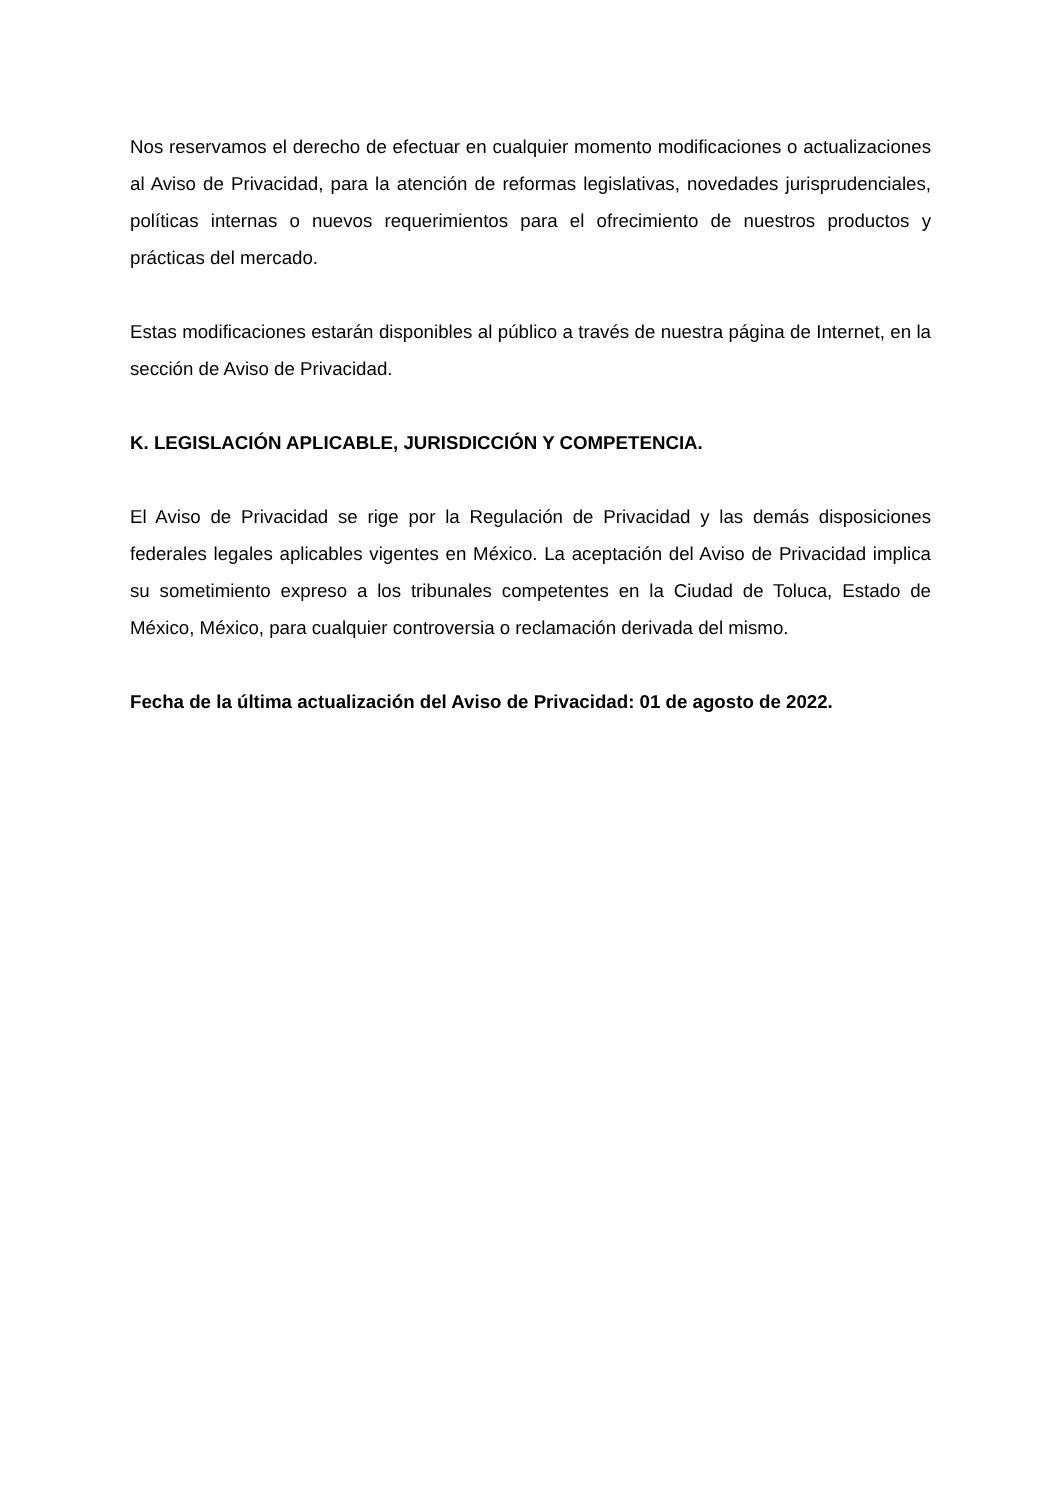Nos reservamos el derecho de efectuar en cualquier momento modificaciones o actualizaciones al Aviso de Privacidad, para la atención de reformas legislativas, novedades jurisprudenciales, políticas internas o nuevos requerimientos para el ofrecimiento de nuestros productos y prácticas del mercado.
Estas modificaciones estarán disponibles al público a través de nuestra página de Internet, en la sección de Aviso de Privacidad.
K. LEGISLACIÓN APLICABLE, JURISDICCIÓN Y COMPETENCIA.
El Aviso de Privacidad se rige por la Regulación de Privacidad y las demás disposiciones federales legales aplicables vigentes en México. La aceptación del Aviso de Privacidad implica su sometimiento expreso a los tribunales competentes en la Ciudad de Toluca, Estado de México, México, para cualquier controversia o reclamación derivada del mismo.
Fecha de la última actualización del Aviso de Privacidad: 01 de agosto de 2022.